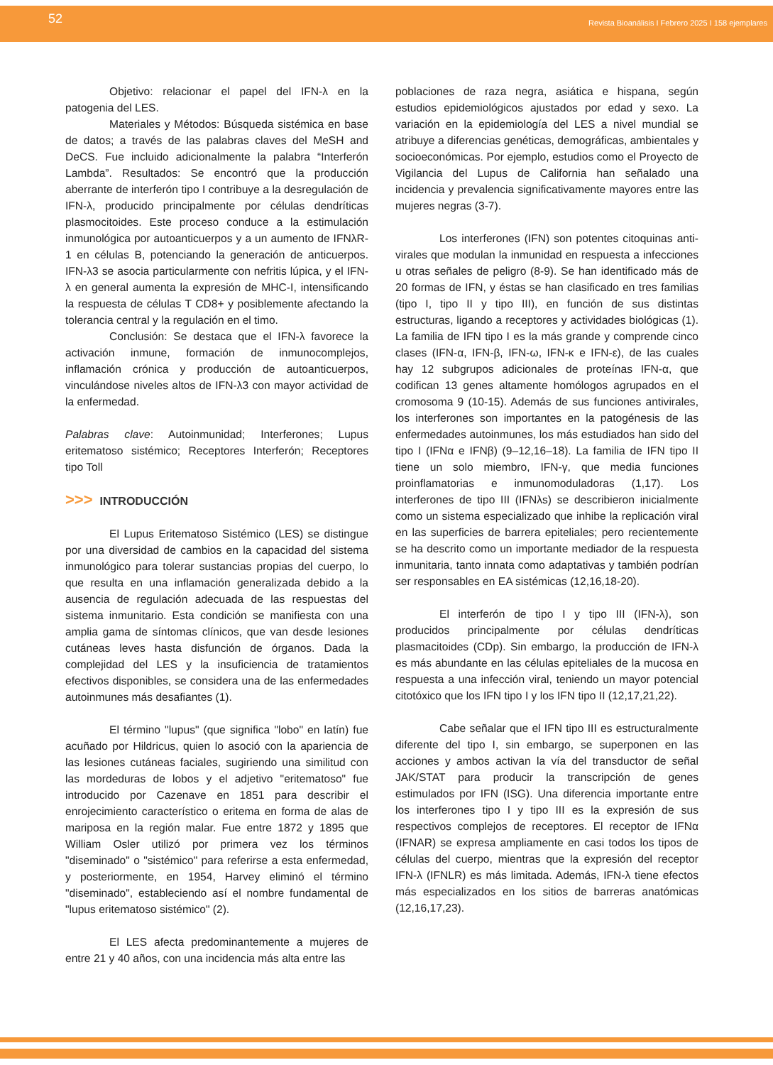52
Revista Bioanálisis I Febrero 2025 I 158 ejemplares
Objetivo: relacionar el papel del IFN-λ en la patogenia del LES.
Materiales y Métodos: Búsqueda sistémica en base de datos; a través de las palabras claves del MeSH and DeCS. Fue incluido adicionalmente la palabra “Interferón Lambda”. Resultados: Se encontró que la producción aberrante de interferón tipo I contribuye a la desregulación de IFN-λ, producido principalmente por células dendríticas plasmocitoides. Este proceso conduce a la estimulación inmunológica por autoanticuerpos y a un aumento de IFNλR-1 en células B, potenciando la generación de anticuerpos. IFN-λ3 se asocia particularmente con nefritis lúpica, y el IFN-λ en general aumenta la expresión de MHC-I, intensificando la respuesta de células T CD8+ y posiblemente afectando la tolerancia central y la regulación en el timo.
Conclusión: Se destaca que el IFN-λ favorece la activación inmune, formación de inmunocomplejos, inflamación crónica y producción de autoanticuerpos, vinculándose niveles altos de IFN-λ3 con mayor actividad de la enfermedad.
Palabras clave: Autoinmunidad; Interferones; Lupus eritematoso sistémico; Receptores Interferón; Receptores tipo Toll
>>> INTRODUCCIÓN
El Lupus Eritematoso Sistémico (LES) se distingue por una diversidad de cambios en la capacidad del sistema inmunológico para tolerar sustancias propias del cuerpo, lo que resulta en una inflamación generalizada debido a la ausencia de regulación adecuada de las respuestas del sistema inmunitario. Esta condición se manifiesta con una amplia gama de síntomas clínicos, que van desde lesiones cutáneas leves hasta disfunción de órganos. Dada la complejidad del LES y la insuficiencia de tratamientos efectivos disponibles, se considera una de las enfermedades autoinmunes más desafiantes (1).
El término "lupus" (que significa "lobo" en latín) fue acuñado por Hildricus, quien lo asoció con la apariencia de las lesiones cutáneas faciales, sugiriendo una similitud con las mordeduras de lobos y el adjetivo "eritematoso" fue introducido por Cazenave en 1851 para describir el enrojecimiento característico o eritema en forma de alas de mariposa en la región malar. Fue entre 1872 y 1895 que William Osler utilizó por primera vez los términos "diseminado" o "sistémico" para referirse a esta enfermedad, y posteriormente, en 1954, Harvey eliminó el término "diseminado", estableciendo así el nombre fundamental de "lupus eritematoso sistémico" (2).
El LES afecta predominantemente a mujeres de entre 21 y 40 años, con una incidencia más alta entre las
poblaciones de raza negra, asiática e hispana, según estudios epidemiológicos ajustados por edad y sexo. La variación en la epidemiología del LES a nivel mundial se atribuye a diferencias genéticas, demográficas, ambientales y socioeconómicas. Por ejemplo, estudios como el Proyecto de Vigilancia del Lupus de California han señalado una incidencia y prevalencia significativamente mayores entre las mujeres negras (3-7).
Los interferones (IFN) son potentes citoquinas anti- virales que modulan la inmunidad en respuesta a infecciones u otras señales de peligro (8-9). Se han identificado más de 20 formas de IFN, y éstas se han clasificado en tres familias (tipo I, tipo II y tipo III), en función de sus distintas estructuras, ligando a receptores y actividades biológicas (1). La familia de IFN tipo I es la más grande y comprende cinco clases (IFN-α, IFN-β, IFN-ω, IFN-κ e IFN-ε), de las cuales hay 12 subgrupos adicionales de proteínas IFN-α, que codifican 13 genes altamente homólogos agrupados en el cromosoma 9 (10-15). Además de sus funciones antivirales, los interferones son importantes en la patogénesis de las enfermedades autoinmunes, los más estudiados han sido del tipo I (IFNα e IFNβ) (9–12,16–18). La familia de IFN tipo II tiene un solo miembro, IFN-γ, que media funciones proinflamatorias e inmunomoduladoras (1,17). Los interferones de tipo III (IFNλs) se describieron inicialmente como un sistema especializado que inhibe la replicación viral en las superficies de barrera epiteliales; pero recientemente se ha descrito como un importante mediador de la respuesta inmunitaria, tanto innata como adaptativas y también podrían ser responsables en EA sistémicas (12,16,18-20).
El interferón de tipo I y tipo III (IFN-λ), son producidos principalmente por células dendríticas plasmacitoides (CDp). Sin embargo, la producción de IFN-λ es más abundante en las células epiteliales de la mucosa en respuesta a una infección viral, teniendo un mayor potencial citotóxico que los IFN tipo I y los IFN tipo II (12,17,21,22).
Cabe señalar que el IFN tipo III es estructuralmente diferente del tipo I, sin embargo, se superponen en las acciones y ambos activan la vía del transductor de señal JAK/STAT para producir la transcripción de genes estimulados por IFN (ISG). Una diferencia importante entre los interferones tipo I y tipo III es la expresión de sus respectivos complejos de receptores. El receptor de IFNα (IFNAR) se expresa ampliamente en casi todos los tipos de células del cuerpo, mientras que la expresión del receptor IFN-λ (IFNLR) es más limitada. Además, IFN-λ tiene efectos más especializados en los sitios de barreras anatómicas (12,16,17,23).